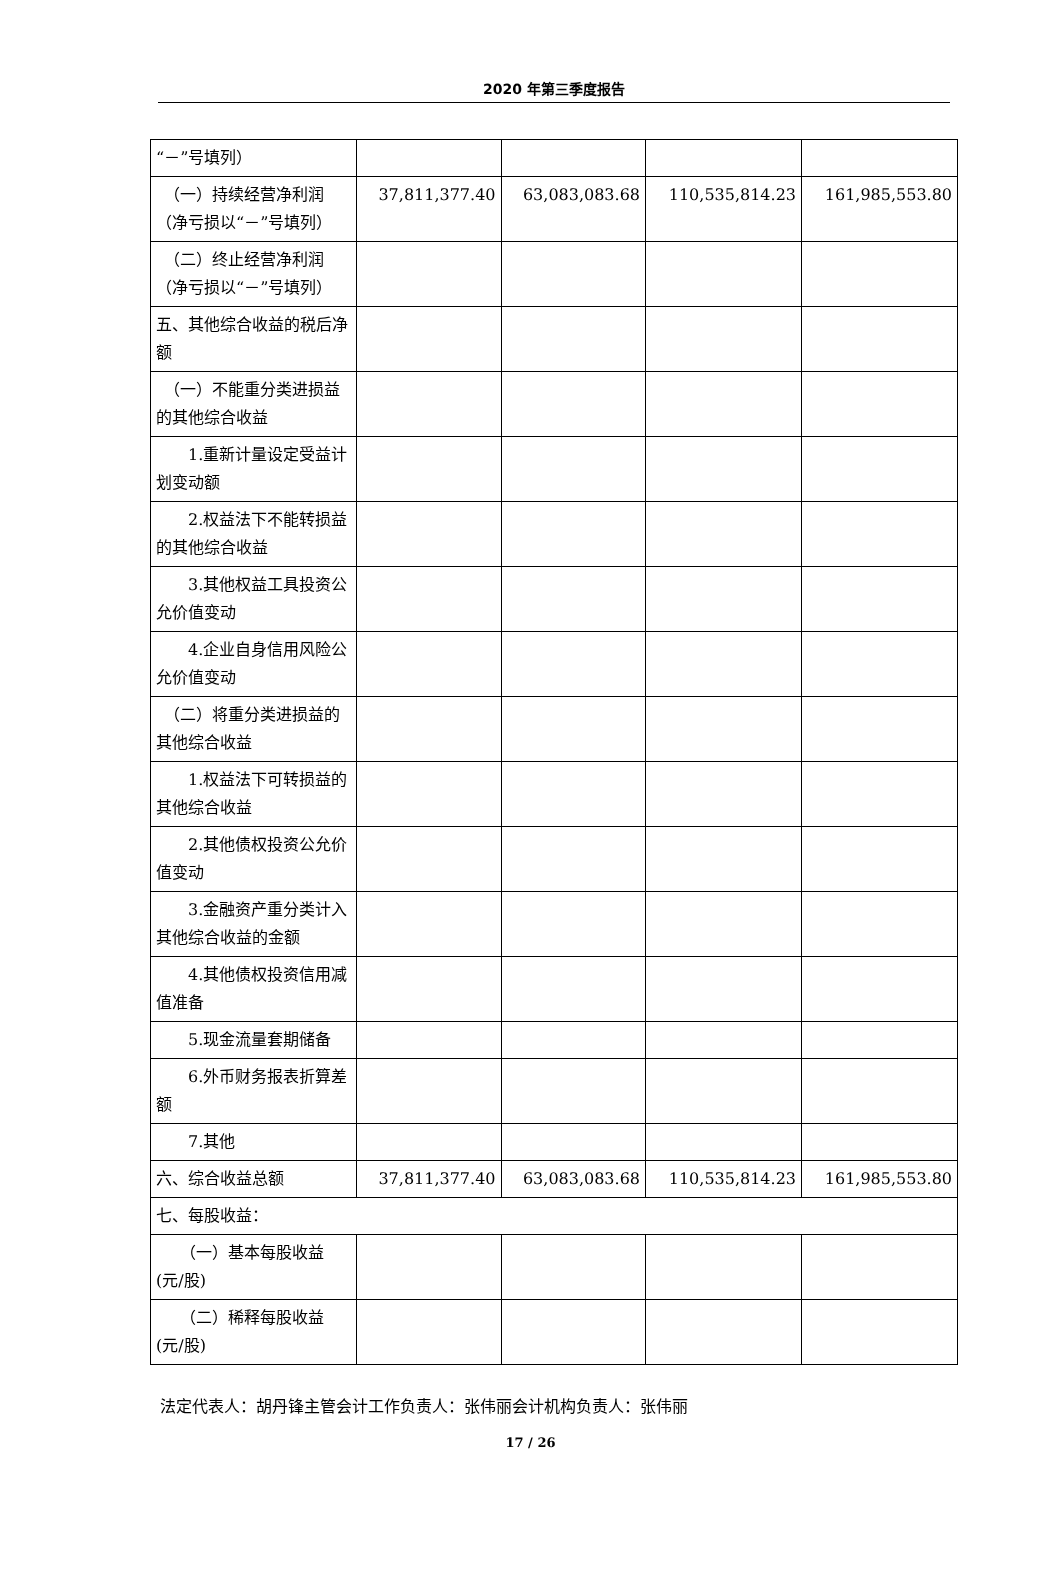2020 年第三季度报告
| “－”号填列） | | | | |
| （一）持续经营净利润（净亏损以“－”号填列） | 37,811,377.40 | 63,083,083.68 | 110,535,814.23 | 161,985,553.80 |
| （二）终止经营净利润（净亏损以“－”号填列） | | | | |
| 五、其他综合收益的税后净额 | | | | |
| （一）不能重分类进损益的其他综合收益 | | | | |
| 1.重新计量设定受益计划变动额 | | | | |
| 2.权益法下不能转损益的其他综合收益 | | | | |
| 3.其他权益工具投资公允价值变动 | | | | |
| 4.企业自身信用风险公允价值变动 | | | | |
| （二）将重分类进损益的其他综合收益 | | | | |
| 1.权益法下可转损益的其他综合收益 | | | | |
| 2.其他债权投资公允价值变动 | | | | |
| 3.金融资产重分类计入其他综合收益的金额 | | | | |
| 4.其他债权投资信用减值准备 | | | | |
| 5.现金流量套期储备 | | | | |
| 6.外币财务报表折算差额 | | | | |
| 7.其他 | | | | |
| 六、综合收益总额 | 37,811,377.40 | 63,083,083.68 | 110,535,814.23 | 161,985,553.80 |
| 七、每股收益： | | | | |
| （一）基本每股收益(元/股) | | | | |
| （二）稀释每股收益(元/股) | | | | |
法定代表人：胡丹锋主管会计工作负责人：张伟丽会计机构负责人：张伟丽
17 / 26